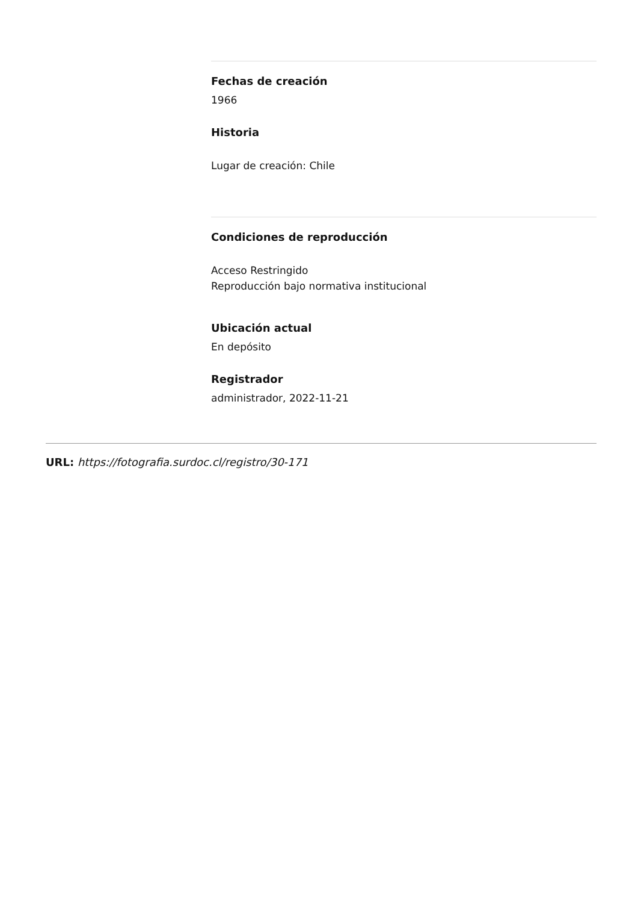Fechas de creación
1966
Historia
Lugar de creación: Chile
Condiciones de reproducción
Acceso Restringido
Reproducción bajo normativa institucional
Ubicación actual
En depósito
Registrador
administrador, 2022-11-21
URL: https://fotografia.surdoc.cl/registro/30-171